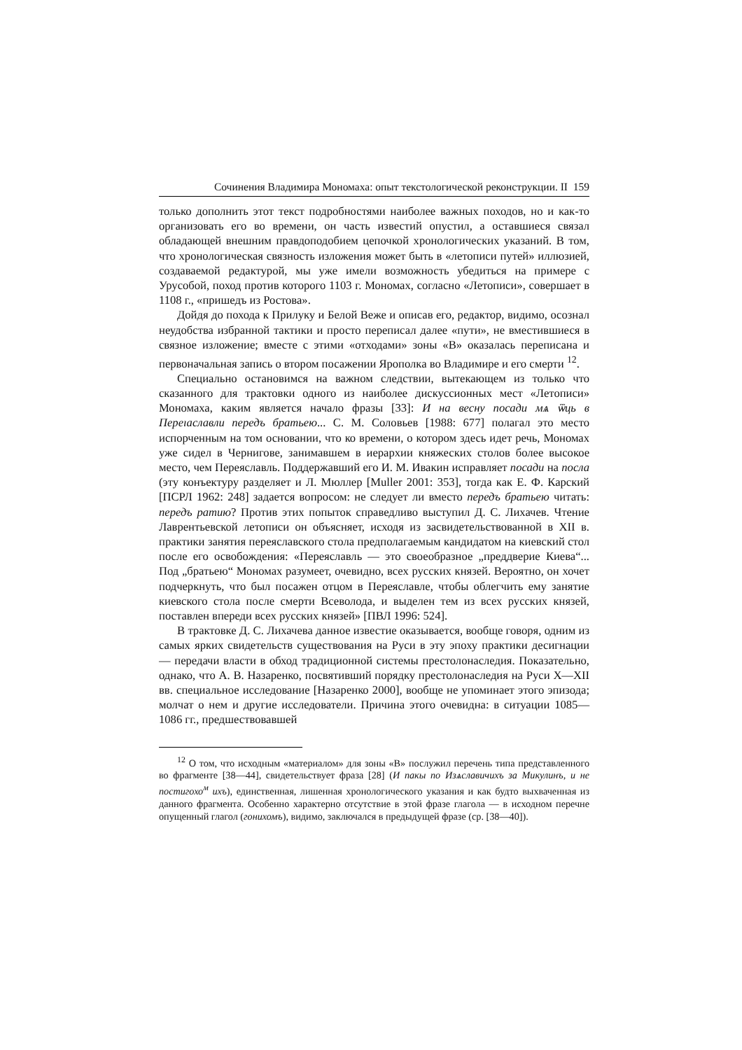Сочинения Владимира Мономаха: опыт текстологической реконструкции. II 159
только дополнить этот текст подробностями наиболее важных походов, но и как-то организовать его во времени, он часть известий опустил, а оставшиеся связал обладающей внешним правдоподобием цепочкой хронологических указаний. В том, что хронологическая связность изложения может быть в «летописи путей» иллюзией, создаваемой редактурой, мы уже имели возможность убедиться на примере с Урусобой, поход против которого 1103 г. Мономах, согласно «Летописи», совершает в 1108 г., «пришедъ из Ростова».
Дойдя до похода к Прилуку и Белой Веже и описав его, редактор, видимо, осознал неудобства избранной тактики и просто переписал далее «пути», не вместившиеся в связное изложение; вместе с этими «отходами» зоны «В» оказалась переписана и первоначальная запись о втором посажении Ярополка во Владимире и его смерти <sup>12</sup>.
Специально остановимся на важном следствии, вытекающем из только что сказанного для трактовки одного из наиболее дискуссионных мест «Летописи» Мономаха, каким является начало фразы [33]: И на весну посади мѧ ѿць в Переıаславли передъ братьею... С. М. Соловьев [1988: 677] полагал это место испорченным на том основании, что ко времени, о котором здесь идет речь, Мономах уже сидел в Чернигове, занимавшем в иерархии княжеских столов более высокое место, чем Переяславль. Поддержавший его И. М. Ивакин исправляет посади на посла (эту конъектуру разделяет и Л. Мюллер [Muller 2001: 353], тогда как Е. Ф. Карский [ПСРЛ 1962: 248] задается вопросом: не следует ли вместо передъ братьею читать: передъ ратию? Против этих попыток справедливо выступил Д. С. Лихачев. Чтение Лаврентьевской летописи он объясняет, исходя из засвидетельствованной в XII в. практики занятия переяславского стола предполагаемым кандидатом на киевский стол после его освобождения: «Переяславль — это своеобразное „преддверие Киева“... Под „братьею“ Мономах разумеет, очевидно, всех русских князей. Вероятно, он хочет подчеркнуть, что был посажен отцом в Переяславле, чтобы облегчить ему занятие киевского стола после смерти Всеволода, и выделен тем из всех русских князей, поставлен впереди всех русских князей» [ПВЛ 1996: 524].
В трактовке Д. С. Лихачева данное известие оказывается, вообще говоря, одним из самых ярких свидетельств существования на Руси в эту эпоху практики десигнации — передачи власти в обход традиционной системы престолонаследия. Показательно, однако, что А. В. Назаренко, посвятивший порядку престолонаследия на Руси X—XII вв. специальное исследование [Назаренко 2000], вообще не упоминает этого эпизода; молчат о нем и другие исследователи. Причина этого очевидна: в ситуации 1085—1086 гг., предшествовавшей
<sup>12</sup> О том, что исходным «материалом» для зоны «В» послужил перечень типа представленного во фрагменте [38—44], свидетельствует фраза [28] (И пакы по Изѧславичихъ за Микулинъ, и не постигохо<sup>м</sup> ихъ), единственная, лишенная хронологического указания и как будто выхваченная из данного фрагмента. Особенно характерно отсутствие в этой фразе глагола — в исходном перечне опущенный глагол (гонихомъ), видимо, заключался в предыдущей фразе (ср. [38—40]).